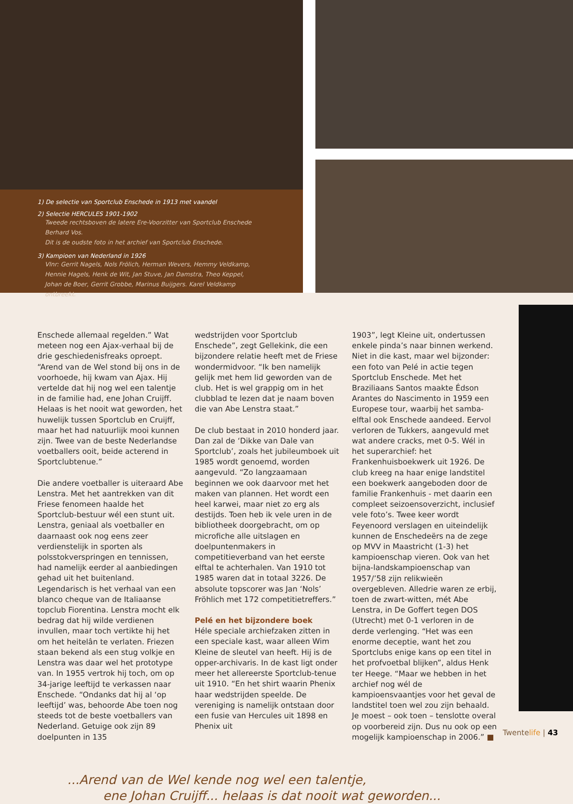1) De selectie van Sportclub Enschede in 1913 met vaandel
2) Selectie HERCULES 1901-1902
Tweede rechtsboven de latere Ere-Voorzitter van Sportclub Enschede Berhard Vos.
Dit is de oudste foto in het archief van Sportclub Enschede.
3) Kampioen van Nederland in 1926
Vlnr: Gerrit Nagels, Nols Frölich, Herman Wevers, Hemmy Veldkamp,
Hennie Hagels, Henk de Wit, Jan Stuve, Jan Damstra, Theo Keppel,
Johan de Boer, Gerrit Grobbe, Marinus Buijgers. Karel Veldkamp ontbreekt.
Enschede allemaal regelden.” Wat meteen nog een Ajax-verhaal bij de drie geschiedenisfreaks oproept. “Arend van de Wel stond bij ons in de voorhoede, hij kwam van Ajax. Hij vertelde dat hij nog wel een talentje in de familie had, ene Johan Cruijff. Helaas is het nooit wat geworden, het huwelijk tussen Sportclub en Cruijff, maar het had natuurlijk mooi kunnen zijn. Twee van de beste Nederlandse voetballers ooit, beide acterend in Sportclubtenue.”
Die andere voetballer is uiteraard Abe Lenstra. Met het aantrekken van dit Friese fenomeen haalde het Sportclub-bestuur wél een stunt uit. Lenstra, geniaal als voetballer en daarnaast ook nog eens zeer verdienstelijk in sporten als polsstokverspringen en tennissen, had namelijk eerder al aanbiedingen gehad uit het buitenland. Legendarisch is het verhaal van een blanco cheque van de Italiaanse topclub Fiorentina. Lenstra mocht elk bedrag dat hij wilde verdienen invullen, maar toch vertikte hij het om het heitelân te verlaten. Friezen staan bekend als een stug volkje en Lenstra was daar wel het prototype van. In 1955 vertrok hij toch, om op 34-jarige leeftijd te verkassen naar Enschede. “Ondanks dat hij al ‘op leeftijd’ was, behoorde Abe toen nog steeds tot de beste voetballers van Nederland. Getuige ook zijn 89 doelpunten in 135
wedstrijden voor Sportclub Enschede”, zegt Gellekink, die een bijzondere relatie heeft met de Friese wondermidvoor. “Ik ben namelijk gelijk met hem lid geworden van de club. Het is wel grappig om in het clubblad te lezen dat je naam boven die van Abe Lenstra staat.”
De club bestaat in 2010 honderd jaar. Dan zal de ‘Dikke van Dale van Sportclub’, zoals het jubileumboek uit 1985 wordt genoemd, worden aangevuld. “Zo langzaamaan beginnen we ook daarvoor met het maken van plannen. Het wordt een heel karwei, maar niet zo erg als destijds. Toen heb ik vele uren in de bibliotheek doorgebracht, om op microfiche alle uitslagen en doelpuntenmakers in competitieverband van het eerste elftal te achterhalen. Van 1910 tot 1985 waren dat in totaal 3226. De absolute topscorer was Jan ‘Nols’ Fröhlich met 172 competitietreffers.”
Pelé en het bijzondere boek
Héle speciale archiefzaken zitten in een speciale kast, waar alleen Wim Kleine de sleutel van heeft. Hij is de opper-archivaris. In de kast ligt onder meer het allereerste Sportclub-tenue uit 1910. “En het shirt waarin Phenix haar wedstrijden speelde. De vereniging is namelijk ontstaan door een fusie van Hercules uit 1898 en Phenix uit
1903”, legt Kleine uit, ondertussen enkele pinda’s naar binnen werkend. Niet in die kast, maar wel bijzonder: een foto van Pelé in actie tegen Sportclub Enschede. Met het Braziliaans Santos maakte Édson Arantes do Nascimento in 1959 een Europese tour, waarbij het samba-elftal ook Enschede aandeed. Eervol verloren de Tukkers, aangevuld met wat andere cracks, met 0-5. Wél in het superarchief: het Frankenhuisboekwerk uit 1926. De club kreeg na haar enige landstitel een boekwerk aangeboden door de familie Frankenhuis - met daarin een compleet seizoensoverzicht, inclusief vele foto’s. Twee keer wordt Feyenoord verslagen en uiteindelijk kunnen de Enschedeërs na de zege op MVV in Maastricht (1-3) het kampioenschap vieren. Ook van het bijna-landskampioenschap van 1957/’58 zijn relikwieën overgebleven. Alledrie waren ze erbij, toen de zwart-witten, mét Abe Lenstra, in De Goffert tegen DOS (Utrecht) met 0-1 verloren in de derde verlenging. “Het was een enorme deceptie, want het zou Sportclubs enige kans op een titel in het profvoetbal blijken”, aldus Henk ter Heege. “Maar we hebben in het archief nog wél de kampioensvaantjes voor het geval de landstitel toen wel zou zijn behaald. Je moest – ook toen – tenslotte overal op voorbereid zijn. Dus nu ook op een mogelijk kampioenschap in 2006.” ■
...Arend van de Wel kende nog wel een talentje,
ene Johan Cruijff... helaas is dat nooit wat geworden...
Twentelife | 43